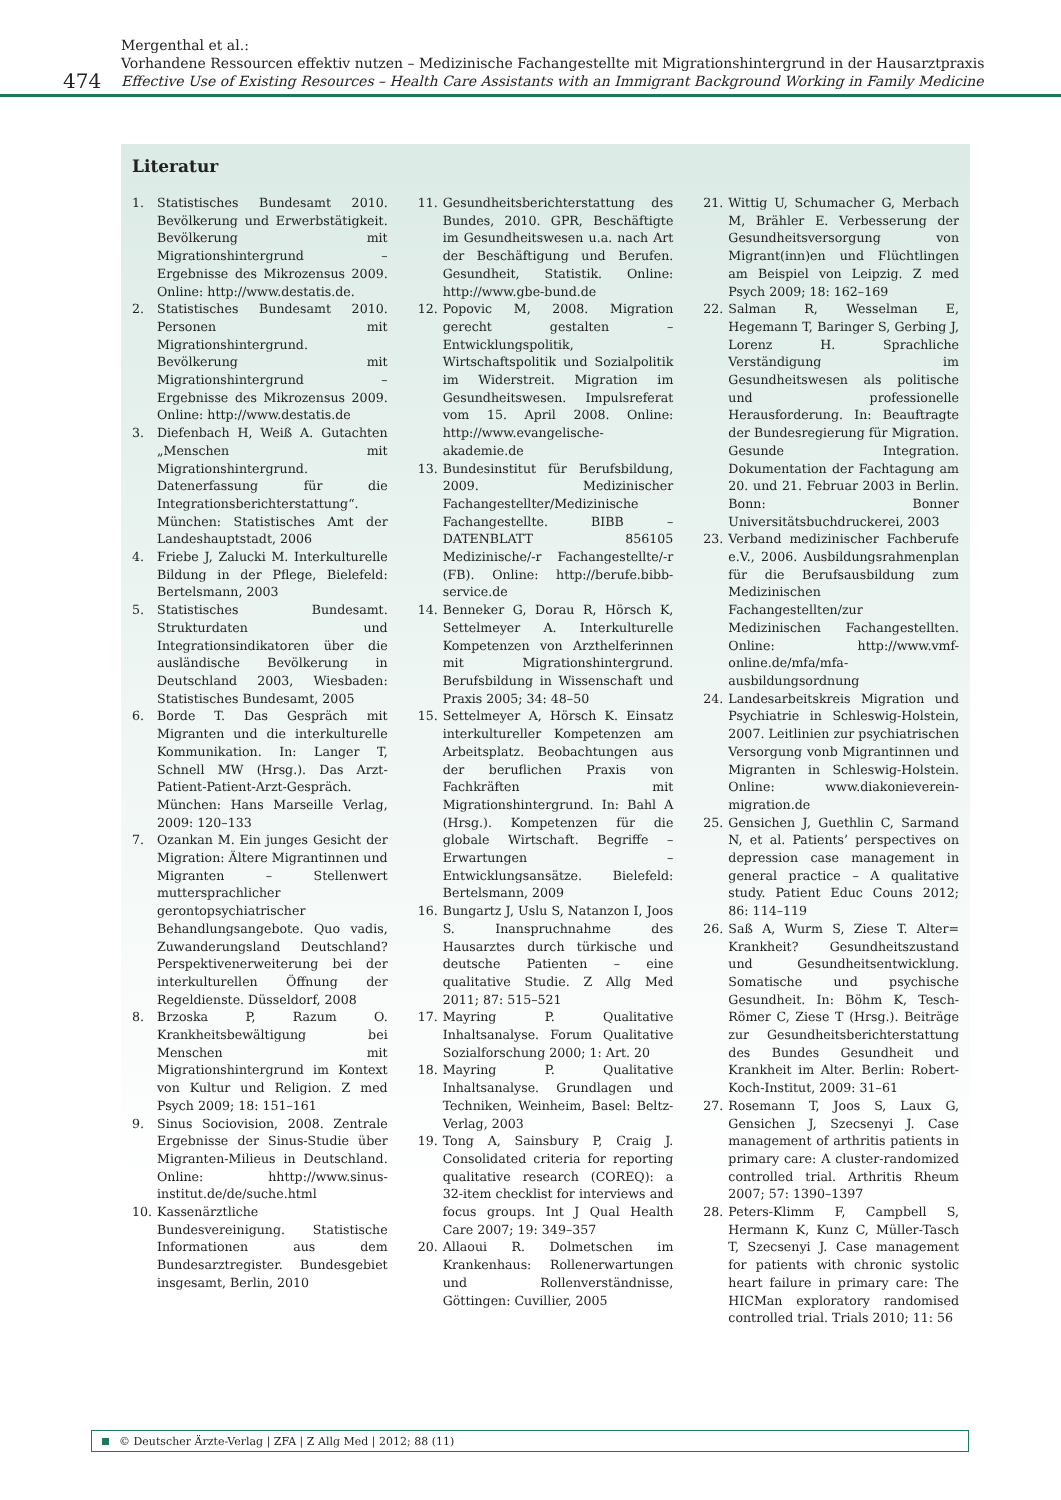474
Mergenthal et al.:
Vorhandene Ressourcen effektiv nutzen – Medizinische Fachangestellte mit Migrationshintergrund in der Hausarztpraxis
Effective Use of Existing Resources – Health Care Assistants with an Immigrant Background Working in Family Medicine
Literatur
1. Statistisches Bundesamt 2010. Bevölkerung und Erwerbstätigkeit. Bevölkerung mit Migrationshintergrund – Ergebnisse des Mikrozensus 2009. Online: http://www.destatis.de.
2. Statistisches Bundesamt 2010. Personen mit Migrationshintergrund. Bevölkerung mit Migrationshintergrund – Ergebnisse des Mikrozensus 2009. Online: http://www.destatis.de
3. Diefenbach H, Weiß A. Gutachten „Menschen mit Migrationshintergrund. Datenerfassung für die Integrationsberichterstattung“. München: Statistisches Amt der Landeshauptstadt, 2006
4. Friebe J, Zalucki M. Interkulturelle Bildung in der Pflege, Bielefeld: Bertelsmann, 2003
5. Statistisches Bundesamt. Strukturdaten und Integrationsindikatoren über die ausländische Bevölkerung in Deutschland 2003, Wiesbaden: Statistisches Bundesamt, 2005
6. Borde T. Das Gespräch mit Migranten und die interkulturelle Kommunikation. In: Langer T, Schnell MW (Hrsg.). Das Arzt-Patient-Patient-Arzt-Gespräch. München: Hans Marseille Verlag, 2009: 120–133
7. Ozankan M. Ein junges Gesicht der Migration: Ältere Migrantinnen und Migranten – Stellenwert muttersprachlicher gerontopsychiatrischer Behandlungsangebote. Quo vadis, Zuwanderungsland Deutschland? Perspektivenerweiterung bei der interkulturellen Öffnung der Regeldienste. Düsseldorf, 2008
8. Brzoska P, Razum O. Krankheitsbewältigung bei Menschen mit Migrationshintergrund im Kontext von Kultur und Religion. Z med Psych 2009; 18: 151–161
9. Sinus Sociovision, 2008. Zentrale Ergebnisse der Sinus-Studie über Migranten-Milieus in Deutschland. Online: hhttp://www.sinus-institut.de/de/suche.html
10. Kassenärztliche Bundesvereinigung. Statistische Informationen aus dem Bundesarztregister. Bundesgebiet insgesamt, Berlin, 2010
11. Gesundheitsberichterstattung des Bundes, 2010. GPR, Beschäftigte im Gesundheitswesen u.a. nach Art der Beschäftigung und Berufen. Gesundheit, Statistik. Online: http://www.gbe-bund.de
12. Popovic M, 2008. Migration gerecht gestalten – Entwicklungspolitik, Wirtschaftspolitik und Sozialpolitik im Widerstreit. Migration im Gesundheitswesen. Impulsreferat vom 15. April 2008. Online: http://www.evangelische-akademie.de
13. Bundesinstitut für Berufsbildung, 2009. Medizinischer Fachangestellter/Medizinische Fachangestellte. BIBB – DATENBLATT 856105 Medizinische/-r Fachangestellte/-r (FB). Online: http://berufe.bibb-service.de
14. Benneker G, Dorau R, Hörsch K, Settelmeyer A. Interkulturelle Kompetenzen von Arzthelferinnen mit Migrationshintergrund. Berufsbildung in Wissenschaft und Praxis 2005; 34: 48–50
15. Settelmeyer A, Hörsch K. Einsatz interkultureller Kompetenzen am Arbeitsplatz. Beobachtungen aus der beruflichen Praxis von Fachkräften mit Migrationshintergrund. In: Bahl A (Hrsg.). Kompetenzen für die globale Wirtschaft. Begriffe – Erwartungen – Entwicklungsansätze. Bielefeld: Bertelsmann, 2009
16. Bungartz J, Uslu S, Natanzon I, Joos S. Inanspruchnahme des Hausarztes durch türkische und deutsche Patienten – eine qualitative Studie. Z Allg Med 2011; 87: 515–521
17. Mayring P. Qualitative Inhaltsanalyse. Forum Qualitative Sozialforschung 2000; 1: Art. 20
18. Mayring P. Qualitative Inhaltsanalyse. Grundlagen und Techniken, Weinheim, Basel: Beltz-Verlag, 2003
19. Tong A, Sainsbury P, Craig J. Consolidated criteria for reporting qualitative research (COREQ): a 32-item checklist for interviews and focus groups. Int J Qual Health Care 2007; 19: 349–357
20. Allaoui R. Dolmetschen im Krankenhaus: Rollenerwartungen und Rollenverständnisse, Göttingen: Cuvillier, 2005
21. Wittig U, Schumacher G, Merbach M, Brähler E. Verbesserung der Gesundheitsversorgung von Migrant(inn)en und Flüchtlingen am Beispiel von Leipzig. Z med Psych 2009; 18: 162–169
22. Salman R, Wesselman E, Hegemann T, Baringer S, Gerbing J, Lorenz H. Sprachliche Verständigung im Gesundheitswesen als politische und professionelle Herausforderung. In: Beauftragte der Bundesregierung für Migration. Gesunde Integration. Dokumentation der Fachtagung am 20. und 21. Februar 2003 in Berlin. Bonn: Bonner Universitätsbuchdruckerei, 2003
23. Verband medizinischer Fachberufe e.V., 2006. Ausbildungsrahmenplan für die Berufsausbildung zum Medizinischen Fachangestellten/zur Medizinischen Fachangestellten. Online: http://www.vmf-online.de/mfa/mfa-ausbildungsordnung
24. Landesarbeitskreis Migration und Psychiatrie in Schleswig-Holstein, 2007. Leitlinien zur psychiatrischen Versorgung vonb Migrantinnen und Migranten in Schleswig-Holstein. Online: www.diakonieverein-migration.de
25. Gensichen J, Guethlin C, Sarmand N, et al. Patients’ perspectives on depression case management in general practice – A qualitative study. Patient Educ Couns 2012; 86: 114–119
26. Saß A, Wurm S, Ziese T. Alter= Krankheit? Gesundheitszustand und Gesundheitsentwicklung. Somatische und psychische Gesundheit. In: Böhm K, Tesch-Römer C, Ziese T (Hrsg.). Beiträge zur Gesundheitsberichterstattung des Bundes Gesundheit und Krankheit im Alter. Berlin: Robert-Koch-Institut, 2009: 31–61
27. Rosemann T, Joos S, Laux G, Gensichen J, Szecsenyi J. Case management of arthritis patients in primary care: A cluster-randomized controlled trial. Arthritis Rheum 2007; 57: 1390–1397
28. Peters-Klimm F, Campbell S, Hermann K, Kunz C, Müller-Tasch T, Szecsenyi J. Case management for patients with chronic systolic heart failure in primary care: The HICMan exploratory randomised controlled trial. Trials 2010; 11: 56
© Deutscher Ärzte-Verlag | ZFA | Z Allg Med | 2012; 88 (11)